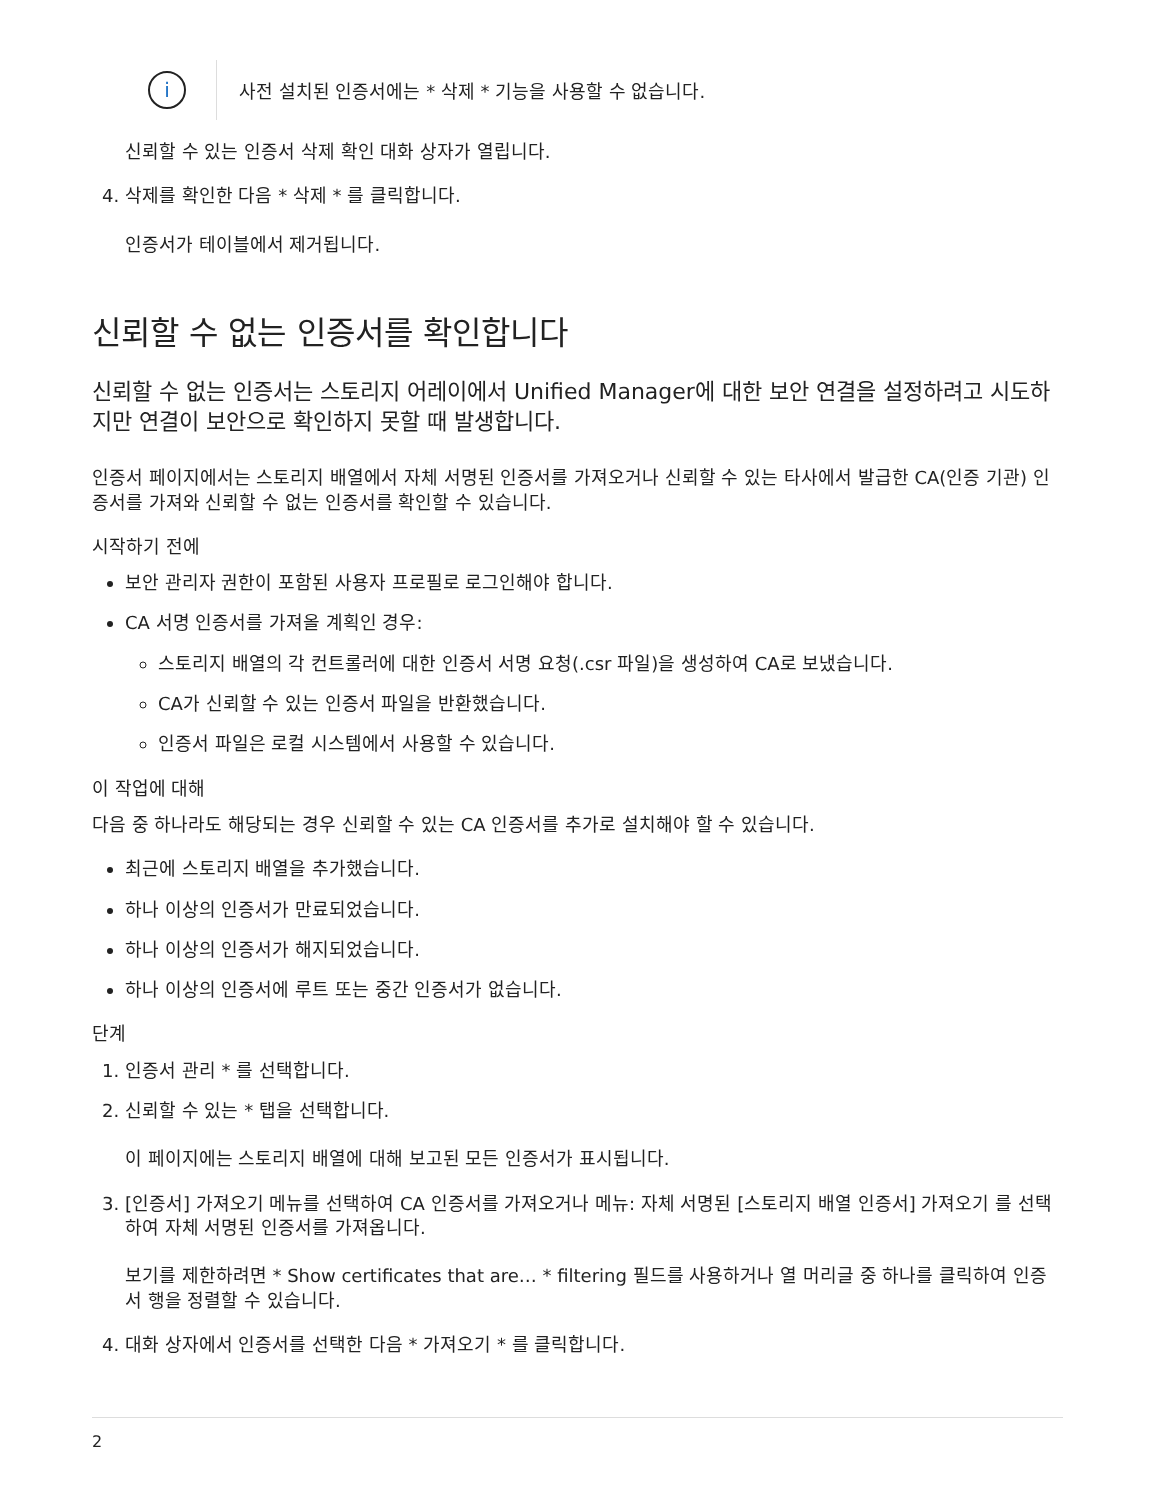i
사전 설치된 인증서에는 * 삭제 * 기능을 사용할 수 없습니다.
신뢰할 수 있는 인증서 삭제 확인 대화 상자가 열립니다.
4. 삭제를 확인한 다음 * 삭제 * 를 클릭합니다.
인증서가 테이블에서 제거됩니다.
신뢰할 수 없는 인증서를 확인합니다
신뢰할 수 없는 인증서는 스토리지 어레이에서 Unified Manager에 대한 보안 연결을 설정하려고 시도하지만 연결이 보안으로 확인하지 못할 때 발생합니다.
인증서 페이지에서는 스토리지 배열에서 자체 서명된 인증서를 가져오거나 신뢰할 수 있는 타사에서 발급한 CA(인증 기관) 인증서를 가져와 신뢰할 수 없는 인증서를 확인할 수 있습니다.
시작하기 전에
보안 관리자 권한이 포함된 사용자 프로필로 로그인해야 합니다.
CA 서명 인증서를 가져올 계획인 경우:
스토리지 배열의 각 컨트롤러에 대한 인증서 서명 요청(.csr 파일)을 생성하여 CA로 보냈습니다.
CA가 신뢰할 수 있는 인증서 파일을 반환했습니다.
인증서 파일은 로컬 시스템에서 사용할 수 있습니다.
이 작업에 대해
다음 중 하나라도 해당되는 경우 신뢰할 수 있는 CA 인증서를 추가로 설치해야 할 수 있습니다.
최근에 스토리지 배열을 추가했습니다.
하나 이상의 인증서가 만료되었습니다.
하나 이상의 인증서가 해지되었습니다.
하나 이상의 인증서에 루트 또는 중간 인증서가 없습니다.
단계
1. 인증서 관리 * 를 선택합니다.
2. 신뢰할 수 있는 * 탭을 선택합니다.
이 페이지에는 스토리지 배열에 대해 보고된 모든 인증서가 표시됩니다.
3. [인증서] 가져오기 메뉴를 선택하여 CA 인증서를 가져오거나 메뉴: 자체 서명된 [스토리지 배열 인증서] 가져오기 를 선택하여 자체 서명된 인증서를 가져옵니다.
보기를 제한하려면 * Show certificates that are… * filtering 필드를 사용하거나 열 머리글 중 하나를 클릭하여 인증서 행을 정렬할 수 있습니다.
4. 대화 상자에서 인증서를 선택한 다음 * 가져오기 * 를 클릭합니다.
2